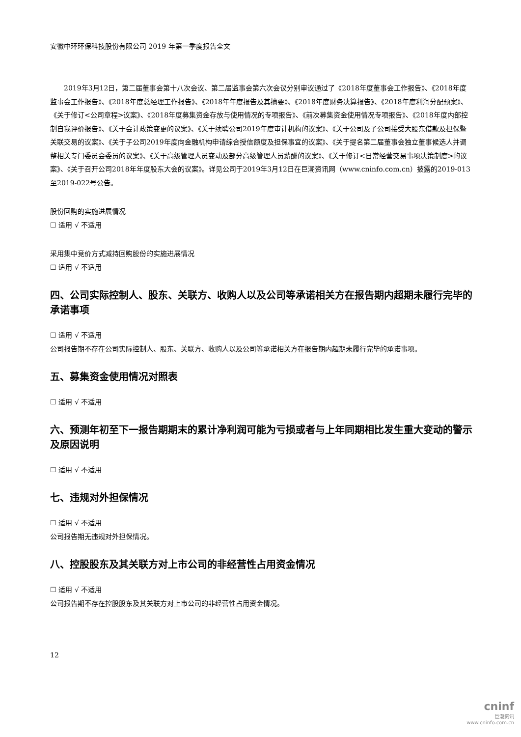安徽中环环保科技股份有限公司 2019 年第一季度报告全文
2019年3月12日，第二届董事会第十八次会议、第二届监事会第六次会议分别审议通过了《2018年度董事会工作报告》、《2018年度监事会工作报告》、《2018年度总经理工作报告》、《2018年年度报告及其摘要》、《2018年度财务决算报告》、《2018年度利润分配预案》、《关于修订<公司章程>议案》、《2018年度募集资金存放与使用情况的专项报告》、《前次募集资金使用情况专项报告》、《2018年度内部控制自我评价报告》、《关于会计政策变更的议案》、《关于续聘公司2019年度审计机构的议案》、《关于公司及子公司接受大股东借款及担保暨关联交易的议案》、《关于子公司2019年度向金融机构申请综合授信额度及担保事宜的议案》、《关于提名第二届董事会独立董事候选人并调整相关专门委员会委员的议案》、《关于高级管理人员变动及部分高级管理人员薪酬的议案》、《关于修订<日常经营交易事项决策制度>的议案》、《关于召开公司2018年年度股东大会的议案》。详见公司于2019年3月12日在巨潮资讯网（www.cninfo.com.cn）披露的2019-013至2019-022号公告。
股份回购的实施进展情况
☐ 适用 √ 不适用
采用集中竞价方式减持回购股份的实施进展情况
☐ 适用 √ 不适用
四、公司实际控制人、股东、关联方、收购人以及公司等承诺相关方在报告期内超期未履行完毕的承诺事项
☐ 适用 √ 不适用
公司报告期不存在公司实际控制人、股东、关联方、收购人以及公司等承诺相关方在报告期内超期未履行完毕的承诺事项。
五、募集资金使用情况对照表
☐ 适用 √ 不适用
六、预测年初至下一报告期期末的累计净利润可能为亏损或者与上年同期相比发生重大变动的警示及原因说明
☐ 适用 √ 不适用
七、违规对外担保情况
☐ 适用 √ 不适用
公司报告期无违规对外担保情况。
八、控股股东及其关联方对上市公司的非经营性占用资金情况
☐ 适用 √ 不适用
公司报告期不存在控股股东及其关联方对上市公司的非经营性占用资金情况。
12
cninf
巨潮资讯
www.cninfo.com.cn